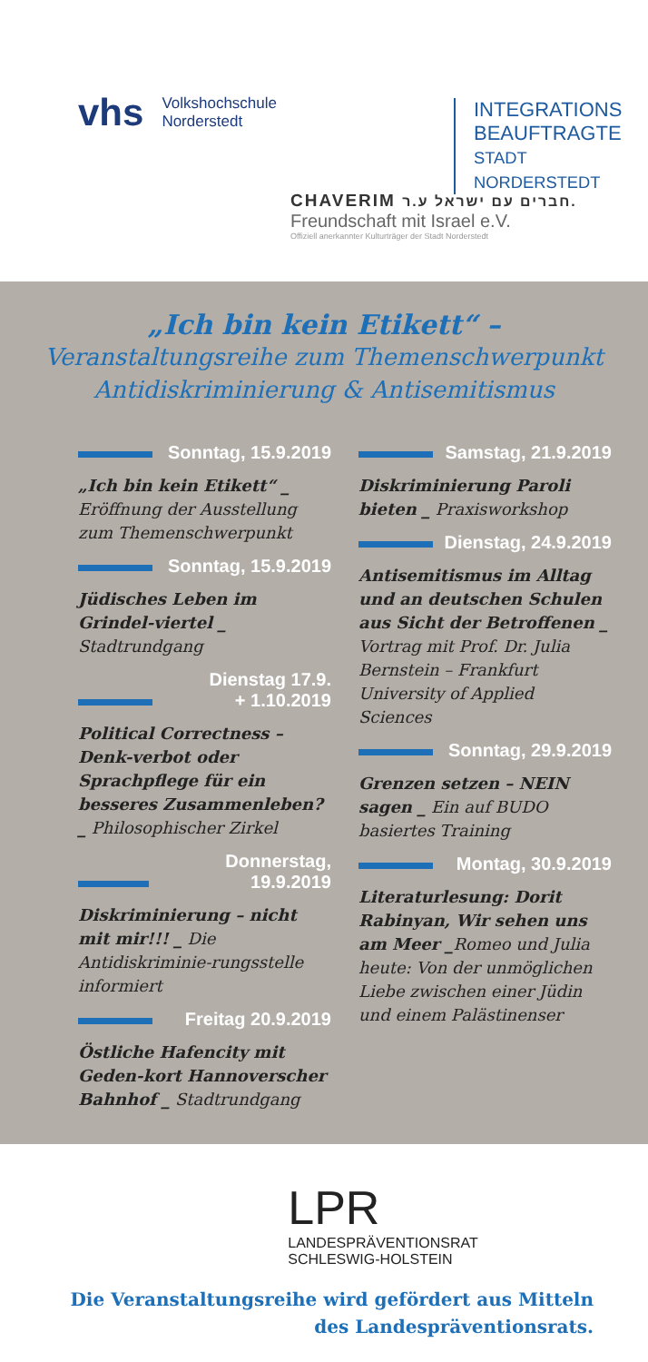vhs Volkshochschule
Norderstedt
INTEGRATIONS
BEAUFTRAGTE
STADT NORDERSTEDT
CHAVERIM חברים עם ישראל ע.ר.
Freundschaft mit Israel e.V.
Offiziell anerkannter Kulturträger der Stadt Norderstedt
„Ich bin kein Etikett“ –
Veranstaltungsreihe zum Themenschwerpunkt
Antidiskriminierung & Antisemitismus
Sonntag, 15.9.2019
„Ich bin kein Etikett“ _ Eröffnung der Ausstellung zum Themenschwerpunkt
Sonntag, 15.9.2019
Jüdisches Leben im Grindel-viertel _ Stadtrundgang
Dienstag 17.9.
+ 1.10.2019
Political Correctness – Denk-verbot oder Sprachpflege für ein besseres Zusammenleben? _ Philosophischer Zirkel
Donnerstag, 19.9.2019
Diskriminierung – nicht mit mir!!! _ Die Antidiskriminie-rungsstelle informiert
Freitag 20.9.2019
Östliche Hafencity mit Geden-kort Hannoverscher Bahnhof _ Stadtrundgang
Samstag, 21.9.2019
Diskriminierung Paroli bieten _ Praxisworkshop
Dienstag, 24.9.2019
Antisemitismus im Alltag und an deutschen Schulen aus Sicht der Betroffenen _ Vortrag mit Prof. Dr. Julia Bernstein – Frankfurt University of Applied Sciences
Sonntag, 29.9.2019
Grenzen setzen – NEIN sagen _ Ein auf BUDO basiertes Training
Montag, 30.9.2019
Literaturlesung: Dorit Rabinyan, Wir sehen uns am Meer _Romeo und Julia heute: Von der unmöglichen Liebe zwischen einer Jüdin und einem Palästinenser
LPR
LANDESPRÄVENTIONSRAT
SCHLESWIG-HOLSTEIN
Die Veranstaltungsreihe wird gefördert aus Mitteln
des Landespräventionsrats.